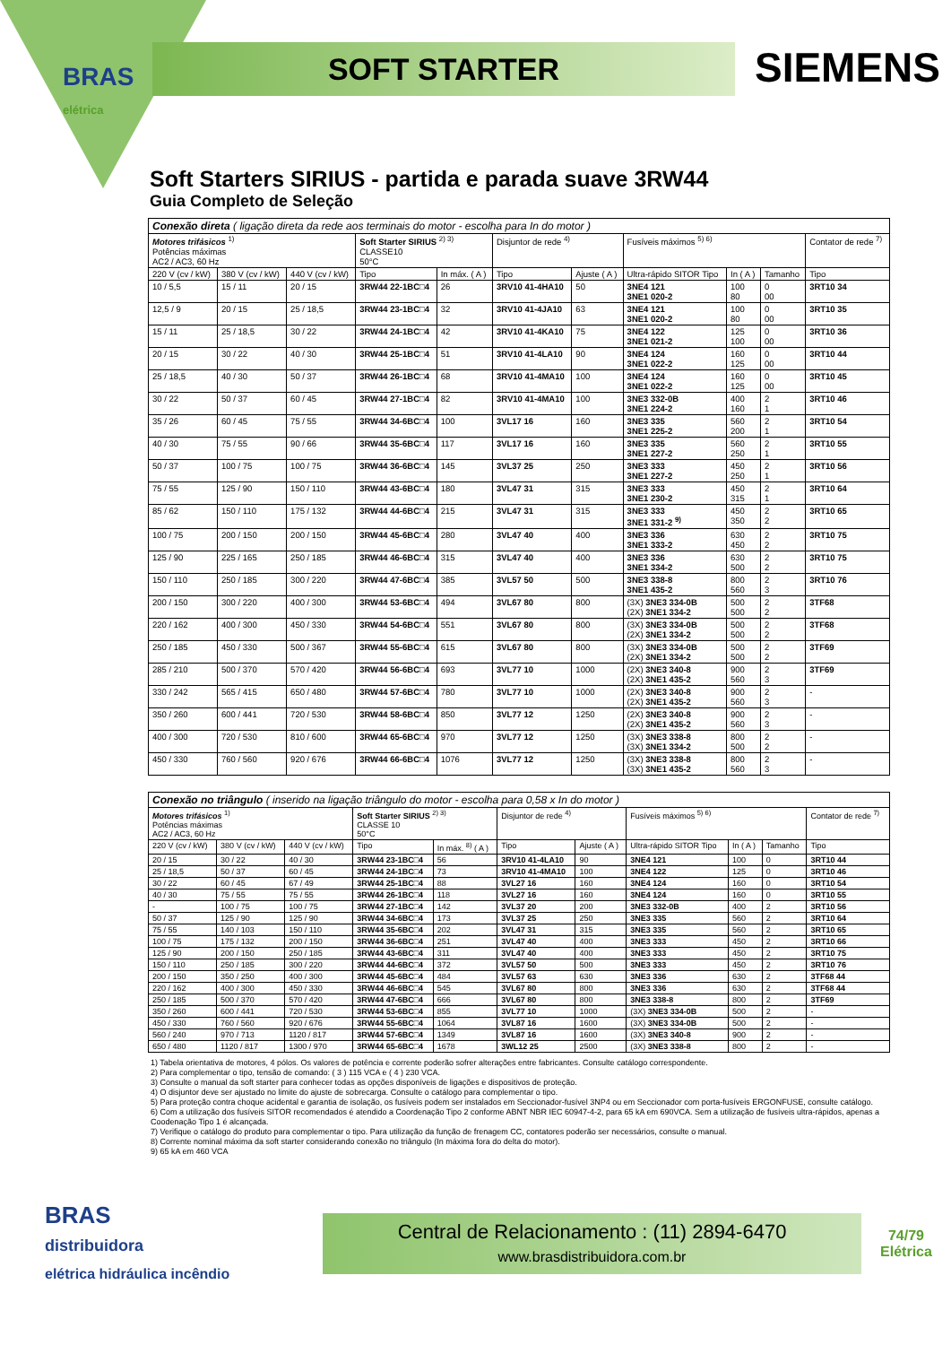BRAS
elétrica
SOFT STARTER SIEMENS
Soft Starters SIRIUS - partida e parada suave 3RW44
Guia Completo de Seleção
| Conexão direta ( ligação direta da rede aos terminais do motor - escolha para In do motor ) | | | | | | | | | | |
| Motores trifásicos <sup>1)</sup> Potências máximas AC2 / AC3, 60 Hz | | | Soft Starter SIRIUS <sup>2) 3)</sup> CLASSE10 50°C | | Disjuntor de rede <sup>4)</sup> | | Fusíveis máximos <sup>5) 6)</sup> | | | Contator de rede <sup>7)</sup> |
| 220 V (cv / kW) | 380 V (cv / kW) | 440 V (cv / kW) | Tipo | In máx. ( A ) | Tipo | Ajuste ( A ) | Ultra-rápido SITOR Tipo | In ( A ) | Tamanho | Tipo |
| 10 / 5,5 | 15 / 11 | 20 / 15 | 3RW44 22-1BC□4 | 26 | 3RV10 41-4HA10 | 50 | 3NE4 121 3NE1 020-2 | 100 80 | 0 00 | 3RT10 34 |
| 12,5 / 9 | 20 / 15 | 25 / 18,5 | 3RW44 23-1BC□4 | 32 | 3RV10 41-4JA10 | 63 | 3NE4 121 3NE1 020-2 | 100 80 | 0 00 | 3RT10 35 |
| 15 / 11 | 25 / 18,5 | 30 / 22 | 3RW44 24-1BC□4 | 42 | 3RV10 41-4KA10 | 75 | 3NE4 122 3NE1 021-2 | 125 100 | 0 00 | 3RT10 36 |
| 20 / 15 | 30 / 22 | 40 / 30 | 3RW44 25-1BC□4 | 51 | 3RV10 41-4LA10 | 90 | 3NE4 124 3NE1 022-2 | 160 125 | 0 00 | 3RT10 44 |
| 25 / 18,5 | 40 / 30 | 50 / 37 | 3RW44 26-1BC□4 | 68 | 3RV10 41-4MA10 | 100 | 3NE4 124 3NE1 022-2 | 160 125 | 0 00 | 3RT10 45 |
| 30 / 22 | 50 / 37 | 60 / 45 | 3RW44 27-1BC□4 | 82 | 3RV10 41-4MA10 | 100 | 3NE3 332-0B 3NE1 224-2 | 400 160 | 2 1 | 3RT10 46 |
| 35 / 26 | 60 / 45 | 75 / 55 | 3RW44 34-6BC□4 | 100 | 3VL17 16 | 160 | 3NE3 335 3NE1 225-2 | 560 200 | 2 1 | 3RT10 54 |
| 40 / 30 | 75 / 55 | 90 / 66 | 3RW44 35-6BC□4 | 117 | 3VL17 16 | 160 | 3NE3 335 3NE1 227-2 | 560 250 | 2 1 | 3RT10 55 |
| 50 / 37 | 100 / 75 | 100 / 75 | 3RW44 36-6BC□4 | 145 | 3VL37 25 | 250 | 3NE3 333 3NE1 227-2 | 450 250 | 2 1 | 3RT10 56 |
| 75 / 55 | 125 / 90 | 150 / 110 | 3RW44 43-6BC□4 | 180 | 3VL47 31 | 315 | 3NE3 333 3NE1 230-2 | 450 315 | 2 1 | 3RT10 64 |
| 85 / 62 | 150 / 110 | 175 / 132 | 3RW44 44-6BC□4 | 215 | 3VL47 31 | 315 | 3NE3 333 3NE1 331-2 <sup>9)</sup> | 450 350 | 2 2 | 3RT10 65 |
| 100 / 75 | 200 / 150 | 200 / 150 | 3RW44 45-6BC□4 | 280 | 3VL47 40 | 400 | 3NE3 336 3NE1 333-2 | 630 450 | 2 2 | 3RT10 75 |
| 125 / 90 | 225 / 165 | 250 / 185 | 3RW44 46-6BC□4 | 315 | 3VL47 40 | 400 | 3NE3 336 3NE1 334-2 | 630 500 | 2 2 | 3RT10 75 |
| 150 / 110 | 250 / 185 | 300 / 220 | 3RW44 47-6BC□4 | 385 | 3VL57 50 | 500 | 3NE3 338-8 3NE1 435-2 | 800 560 | 2 3 | 3RT10 76 |
| 200 / 150 | 300 / 220 | 400 / 300 | 3RW44 53-6BC□4 | 494 | 3VL67 80 | 800 | (3X) 3NE3 334-0B (2X) 3NE1 334-2 | 500 500 | 2 2 | 3TF68 |
| 220 / 162 | 400 / 300 | 450 / 330 | 3RW44 54-6BC□4 | 551 | 3VL67 80 | 800 | (3X) 3NE3 334-0B (2X) 3NE1 334-2 | 500 500 | 2 2 | 3TF68 |
| 250 / 185 | 450 / 330 | 500 / 367 | 3RW44 55-6BC□4 | 615 | 3VL67 80 | 800 | (3X) 3NE3 334-0B (2X) 3NE1 334-2 | 500 500 | 2 2 | 3TF69 |
| 285 / 210 | 500 / 370 | 570 / 420 | 3RW44 56-6BC□4 | 693 | 3VL77 10 | 1000 | (2X) 3NE3 340-8 (2X) 3NE1 435-2 | 900 560 | 2 3 | 3TF69 |
| 330 / 242 | 565 / 415 | 650 / 480 | 3RW44 57-6BC□4 | 780 | 3VL77 10 | 1000 | (2X) 3NE3 340-8 (2X) 3NE1 435-2 | 900 560 | 2 3 | - |
| 350 / 260 | 600 / 441 | 720 / 530 | 3RW44 58-6BC□4 | 850 | 3VL77 12 | 1250 | (2X) 3NE3 340-8 (2X) 3NE1 435-2 | 900 560 | 2 3 | - |
| 400 / 300 | 720 / 530 | 810 / 600 | 3RW44 65-6BC□4 | 970 | 3VL77 12 | 1250 | (3X) 3NE3 338-8 (3X) 3NE1 334-2 | 800 500 | 2 2 | - |
| 450 / 330 | 760 / 560 | 920 / 676 | 3RW44 66-6BC□4 | 1076 | 3VL77 12 | 1250 | (3X) 3NE3 338-8 (3X) 3NE1 435-2 | 800 560 | 2 3 | - |
| Conexão no triângulo ( inserido na ligação triângulo do motor - escolha para 0,58 x In do motor ) | | | | | | | | | | |
| Motores trifásicos <sup>1)</sup> Potências máximas AC2 / AC3, 60 Hz | | | Soft Starter SIRIUS <sup>2) 3)</sup> CLASSE 10 50°C | | Disjuntor de rede <sup>4)</sup> | | Fusíveis máximos <sup>5) 6)</sup> | | | Contator de rede <sup>7)</sup> |
| 220 V (cv / kW) | 380 V (cv / kW) | 440 V (cv / kW) | Tipo | In máx. <sup>8)</sup> ( A ) | Tipo | Ajuste ( A ) | Ultra-rápido SITOR Tipo | In ( A ) | Tamanho | Tipo |
| 20 / 15 | 30 / 22 | 40 / 30 | 3RW44 23-1BC□4 | 56 | 3RV10 41-4LA10 | 90 | 3NE4 121 | 100 | 0 | 3RT10 44 |
| 25 / 18,5 | 50 / 37 | 60 / 45 | 3RW44 24-1BC□4 | 73 | 3RV10 41-4MA10 | 100 | 3NE4 122 | 125 | 0 | 3RT10 46 |
| 30 / 22 | 60 / 45 | 67 / 49 | 3RW44 25-1BC□4 | 88 | 3VL27 16 | 160 | 3NE4 124 | 160 | 0 | 3RT10 54 |
| 40 / 30 | 75 / 55 | 75 / 55 | 3RW44 26-1BC□4 | 118 | 3VL27 16 | 160 | 3NE4 124 | 160 | 0 | 3RT10 55 |
| - | 100 / 75 | 100 / 75 | 3RW44 27-1BC□4 | 142 | 3VL37 20 | 200 | 3NE3 332-0B | 400 | 2 | 3RT10 56 |
| 50 / 37 | 125 / 90 | 125 / 90 | 3RW44 34-6BC□4 | 173 | 3VL37 25 | 250 | 3NE3 335 | 560 | 2 | 3RT10 64 |
| 75 / 55 | 140 / 103 | 150 / 110 | 3RW44 35-6BC□4 | 202 | 3VL47 31 | 315 | 3NE3 335 | 560 | 2 | 3RT10 65 |
| 100 / 75 | 175 / 132 | 200 / 150 | 3RW44 36-6BC□4 | 251 | 3VL47 40 | 400 | 3NE3 333 | 450 | 2 | 3RT10 66 |
| 125 / 90 | 200 / 150 | 250 / 185 | 3RW44 43-6BC□4 | 311 | 3VL47 40 | 400 | 3NE3 333 | 450 | 2 | 3RT10 75 |
| 150 / 110 | 250 / 185 | 300 / 220 | 3RW44 44-6BC□4 | 372 | 3VL57 50 | 500 | 3NE3 333 | 450 | 2 | 3RT10 76 |
| 200 / 150 | 350 / 250 | 400 / 300 | 3RW44 45-6BC□4 | 484 | 3VL57 63 | 630 | 3NE3 336 | 630 | 2 | 3TF68 44 |
| 220 / 162 | 400 / 300 | 450 / 330 | 3RW44 46-6BC□4 | 545 | 3VL67 80 | 800 | 3NE3 336 | 630 | 2 | 3TF68 44 |
| 250 / 185 | 500 / 370 | 570 / 420 | 3RW44 47-6BC□4 | 666 | 3VL67 80 | 800 | 3NE3 338-8 | 800 | 2 | 3TF69 |
| 350 / 260 | 600 / 441 | 720 / 530 | 3RW44 53-6BC□4 | 855 | 3VL77 10 | 1000 | (3X) 3NE3 334-0B | 500 | 2 | - |
| 450 / 330 | 760 / 560 | 920 / 676 | 3RW44 55-6BC□4 | 1064 | 3VL87 16 | 1600 | (3X) 3NE3 334-0B | 500 | 2 | - |
| 560 / 240 | 970 / 713 | 1120 / 817 | 3RW44 57-6BC□4 | 1349 | 3VL87 16 | 1600 | (3X) 3NE3 340-8 | 900 | 2 | - |
| 650 / 480 | 1120 / 817 | 1300 / 970 | 3RW44 65-6BC□4 | 1678 | 3WL12 25 | 2500 | (3X) 3NE3 338-8 | 800 | 2 | - |
1) Tabela orientativa de motores, 4 pólos. Os valores de potência e corrente poderão sofrer alterações entre fabricantes. Consulte catálogo correspondente.
2) Para complementar o tipo, tensão de comando: ( 3 ) 115 VCA e ( 4 ) 230 VCA.
3) Consulte o manual da soft starter para conhecer todas as opções disponíveis de ligações e dispositivos de proteção.
4) O disjuntor deve ser ajustado no limite do ajuste de sobrecarga. Consulte o catálogo para complementar o tipo.
5) Para proteção contra choque acidental e garantia de isolação, os fusíveis podem ser instalados em Seccionador-fusível 3NP4 ou em Seccionador com porta-fusíveis ERGONFUSE, consulte catálogo.
6) Com a utilização dos fusíveis SITOR recomendados é atendido a Coordenação Tipo 2 conforme ABNT NBR IEC 60947-4-2, para 65 kA em 690VCA. Sem a utilização de fusíveis ultra-rápidos, apenas a Coodenação Tipo 1 é alcançada.
7) Verifique o catálogo do produto para complementar o tipo. Para utilização da função de frenagem CC, contatores poderão ser necessários, consulte o manual.
8) Corrente nominal máxima da soft starter considerando conexão no triângulo (In máxima fora do delta do motor).
9) 65 kA em 460 VCA
BRAS
distribuidora
elétrica hidráulica incêndio
Central de Relacionamento : (11) 2894-6470
www.brasdistribuidora.com.br
74/79
Elétrica